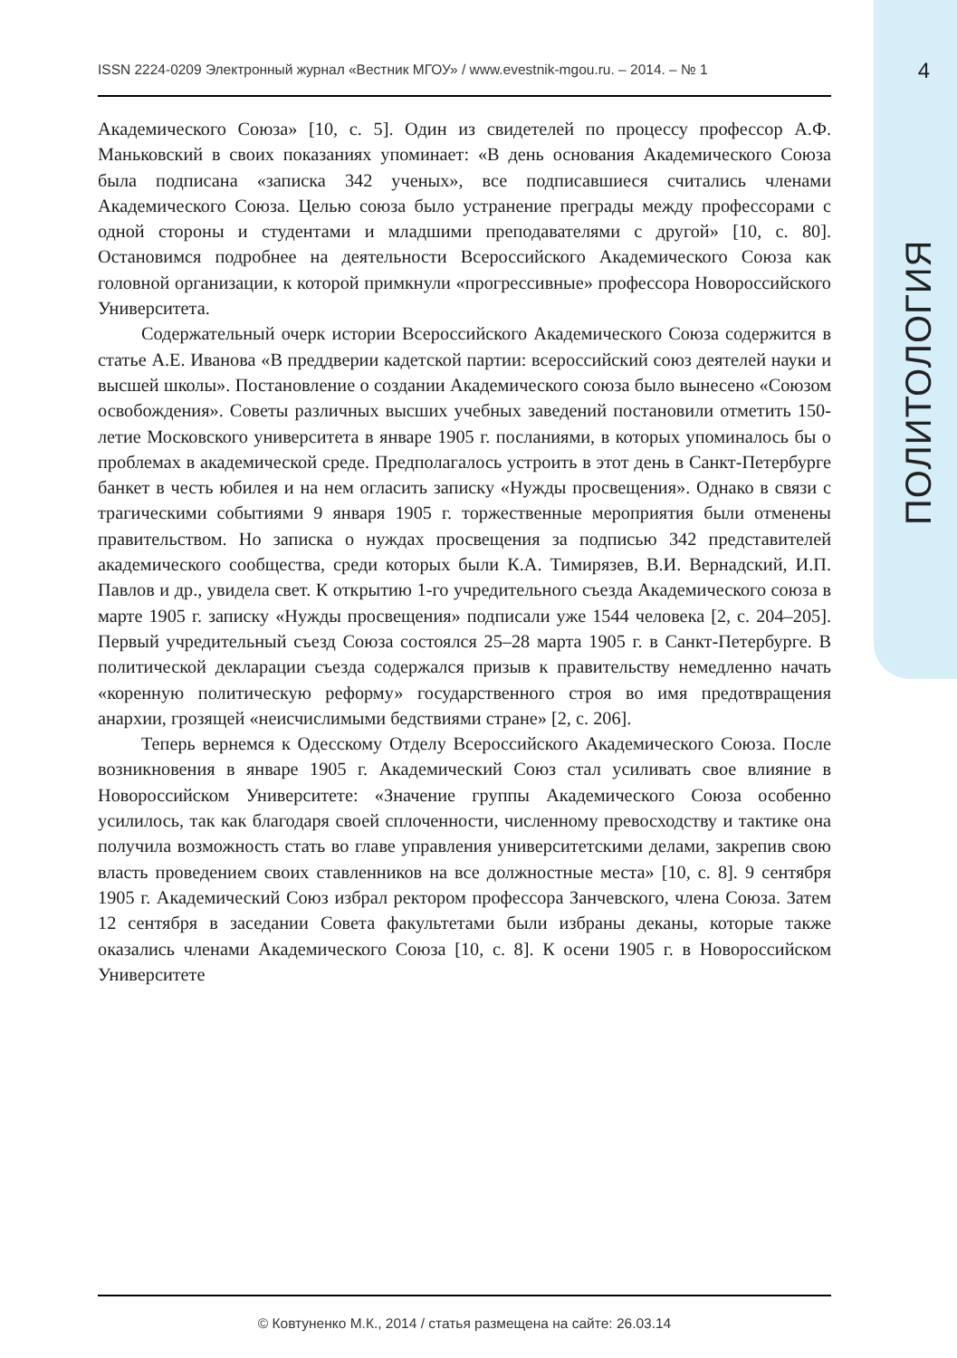ISSN 2224-0209 Электронный журнал «Вестник МГОУ» / www.evestnik-mgou.ru. – 2014. – № 1 4
ПОЛИТОЛОГИЯ
Академического Союза» [10, с. 5]. Один из свидетелей по процессу профессор А.Ф. Маньковский в своих показаниях упоминает: «В день основания Академического Союза была подписана «записка 342 ученых», все подписавшиеся считались членами Академического Союза. Целью союза было устранение преграды между профессорами с одной стороны и студентами и младшими преподавателями с другой» [10, с. 80]. Остановимся подробнее на деятельности Всероссийского Академического Союза как головной организации, к которой примкнули «прогрессивные» профессора Новороссийского Университета.
Содержательный очерк истории Всероссийского Академического Союза содержится в статье А.Е. Иванова «В преддверии кадетской партии: всероссийский союз деятелей науки и высшей школы». Постановление о создании Академического союза было вынесено «Союзом освобождения». Советы различных высших учебных заведений постановили отметить 150-летие Московского университета в январе 1905 г. посланиями, в которых упоминалось бы о проблемах в академической среде. Предполагалось устроить в этот день в Санкт-Петербурге банкет в честь юбилея и на нем огласить записку «Нужды просвещения». Однако в связи с трагическими событиями 9 января 1905 г. торжественные мероприятия были отменены правительством. Но записка о нуждах просвещения за подписью 342 представителей академического сообщества, среди которых были К.А. Тимирязев, В.И. Вернадский, И.П. Павлов и др., увидела свет. К открытию 1-го учредительного съезда Академического союза в марте 1905 г. записку «Нужды просвещения» подписали уже 1544 человека [2, с. 204–205]. Первый учредительный съезд Союза состоялся 25–28 марта 1905 г. в Санкт-Петербурге. В политической декларации съезда содержался призыв к правительству немедленно начать «коренную политическую реформу» государственного строя во имя предотвращения анархии, грозящей «неисчислимыми бедствиями стране» [2, с. 206].
Теперь вернемся к Одесскому Отделу Всероссийского Академического Союза. После возникновения в январе 1905 г. Академический Союз стал усиливать свое влияние в Новороссийском Университете: «Значение группы Академического Союза особенно усилилось, так как благодаря своей сплоченности, численному превосходству и тактике она получила возможность стать во главе управления университетскими делами, закрепив свою власть проведением своих ставленников на все должностные места» [10, с. 8]. 9 сентября 1905 г. Академический Союз избрал ректором профессора Занчевского, члена Союза. Затем 12 сентября в заседании Совета факультетами были избраны деканы, которые также оказались членами Академического Союза [10, с. 8]. К осени 1905 г. в Новороссийском Университете
© Ковтуненко М.К., 2014 / статья размещена на сайте: 26.03.14